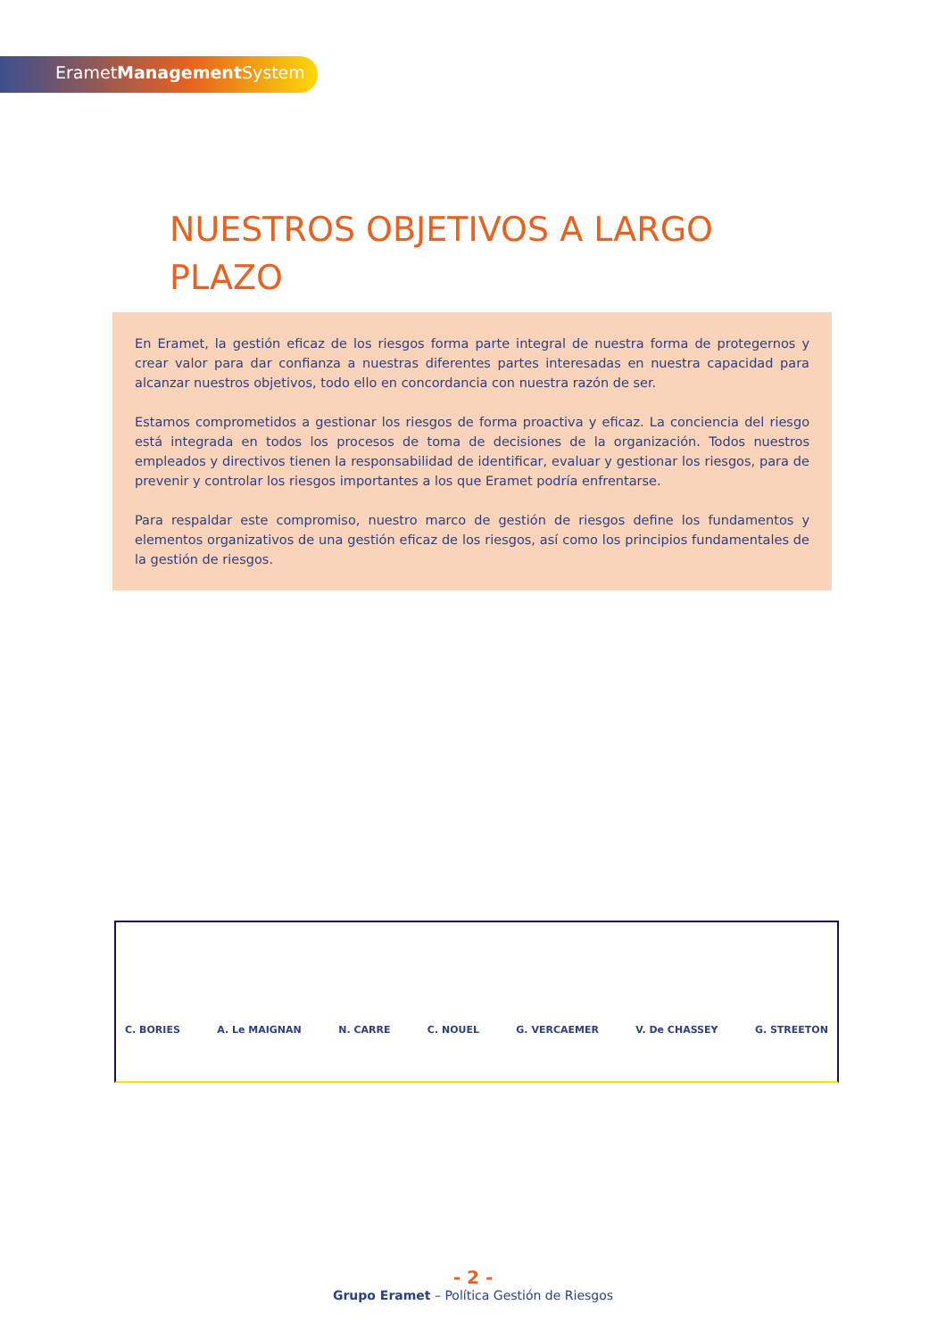ErametManagement System
NUESTROS OBJETIVOS A LARGO PLAZO
En Eramet, la gestión eficaz de los riesgos forma parte integral de nuestra forma de protegernos y crear valor para dar confianza a nuestras diferentes partes interesadas en nuestra capacidad para alcanzar nuestros objetivos, todo ello en concordancia con nuestra razón de ser.
Estamos comprometidos a gestionar los riesgos de forma proactiva y eficaz. La conciencia del riesgo está integrada en todos los procesos de toma de decisiones de la organización. Todos nuestros empleados y directivos tienen la responsabilidad de identificar, evaluar y gestionar los riesgos, para de prevenir y controlar los riesgos importantes a los que Eramet podría enfrentarse.
Para respaldar este compromiso, nuestro marco de gestión de riesgos define los fundamentos y elementos organizativos de una gestión eficaz de los riesgos, así como los principios fundamentales de la gestión de riesgos.
C. BORIES A. Le MAIGNAN N. CARRE C. NOUEL G. VERCAEMER V. De CHASSEY G. STREETON
- 2 -
Grupo Eramet – Política Gestión de Riesgos